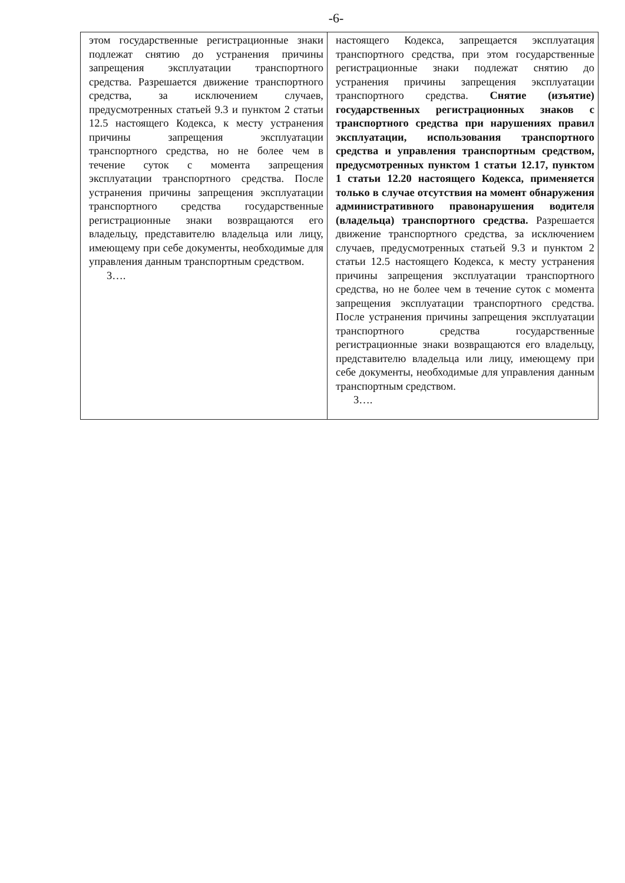-6-
| этом государственные регистрационные знаки подлежат снятию до устранения причины запрещения эксплуатации транспортного средства. Разрешается движение транспортного средства, за исключением случаев, предусмотренных статьей 9.3 и пунктом 2 статьи 12.5 настоящего Кодекса, к месту устранения причины запрещения эксплуатации транспортного средства, но не более чем в течение суток с момента запрещения эксплуатации транспортного средства. После устранения причины запрещения эксплуатации транспортного средства государственные регистрационные знаки возвращаются его владельцу, представителю владельца или лицу, имеющему при себе документы, необходимые для управления данным транспортным средством. 3…. | настоящего Кодекса, запрещается эксплуатация транспортного средства, при этом государственные регистрационные знаки подлежат снятию до устранения причины запрещения эксплуатации транспортного средства. Снятие (изъятие) государственных регистрационных знаков с транспортного средства при нарушениях правил эксплуатации, использования транспортного средства и управления транспортным средством, предусмотренных пунктом 1 статьи 12.17, пунктом 1 статьи 12.20 настоящего Кодекса, применяется только в случае отсутствия на момент обнаружения административного правонарушения водителя (владельца) транспортного средства. Разрешается движение транспортного средства, за исключением случаев, предусмотренных статьей 9.3 и пунктом 2 статьи 12.5 настоящего Кодекса, к месту устранения причины запрещения эксплуатации транспортного средства, но не более чем в течение суток с момента запрещения эксплуатации транспортного средства. После устранения причины запрещения эксплуатации транспортного средства государственные регистрационные знаки возвращаются его владельцу, представителю владельца или лицу, имеющему при себе документы, необходимые для управления данным транспортным средством. 3…. |